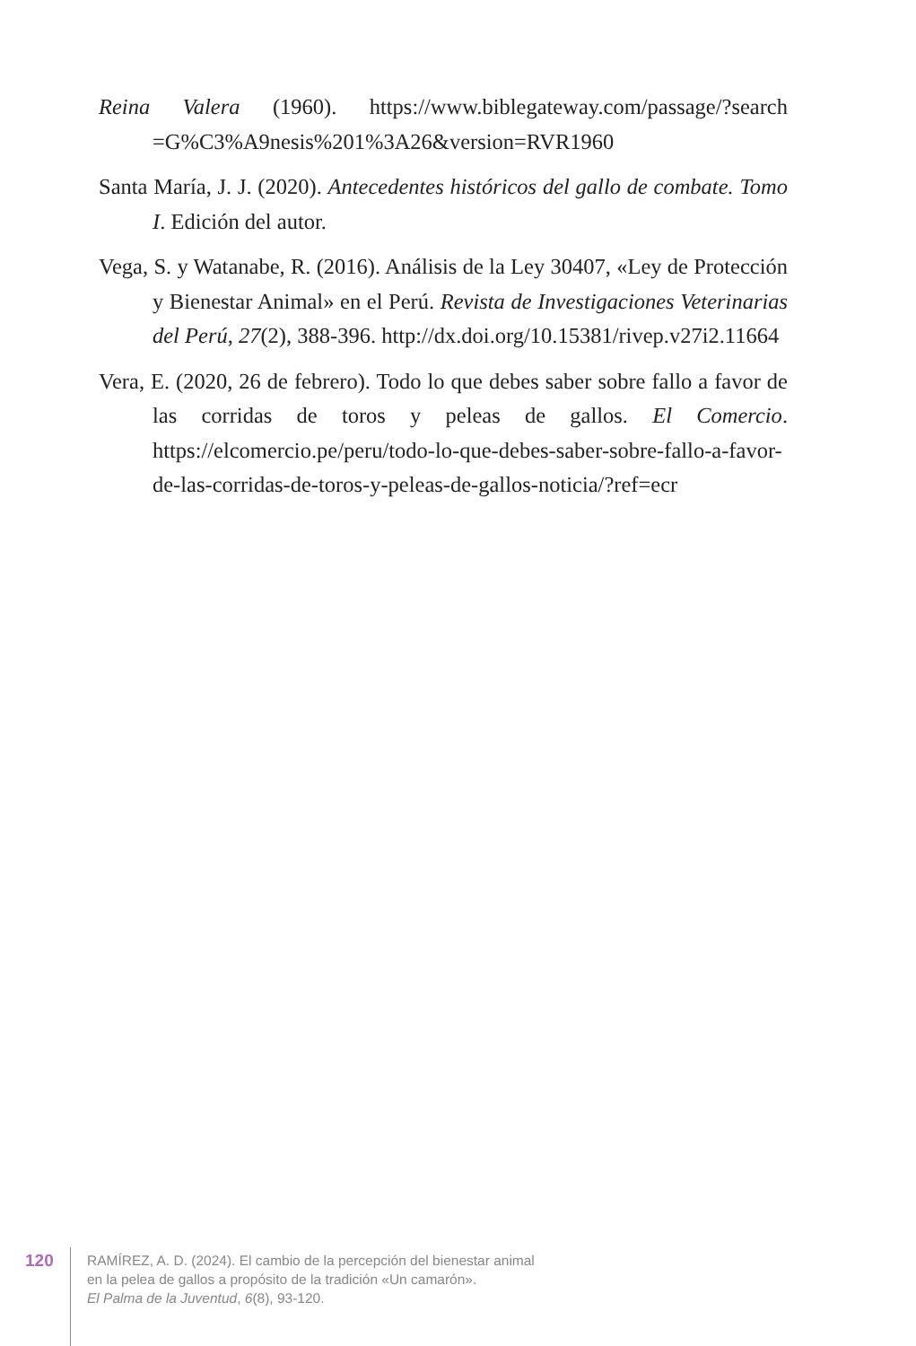Reina Valera (1960). https://www.biblegateway.com/passage/?search =G%C3%A9nesis%201%3A26&version=RVR1960
Santa María, J. J. (2020). Antecedentes históricos del gallo de combate. Tomo I. Edición del autor.
Vega, S. y Watanabe, R. (2016). Análisis de la Ley 30407, «Ley de Protección y Bienestar Animal» en el Perú. Revista de Investigaciones Veterinarias del Perú, 27(2), 388-396. http://dx.doi.org/10.15381/rivep.v27i2.11664
Vera, E. (2020, 26 de febrero). Todo lo que debes saber sobre fallo a favor de las corridas de toros y peleas de gallos. El Comercio. https://elcomercio.pe/peru/todo-lo-que-debes-saber-sobre-fallo-a-favor-de-las-corridas-de-toros-y-peleas-de-gallos-noticia/?ref=ecr
120
RAMÍREZ, A. D. (2024). El cambio de la percepción del bienestar animal
en la pelea de gallos a propósito de la tradición «Un camarón».
El Palma de la Juventud, 6(8), 93-120.